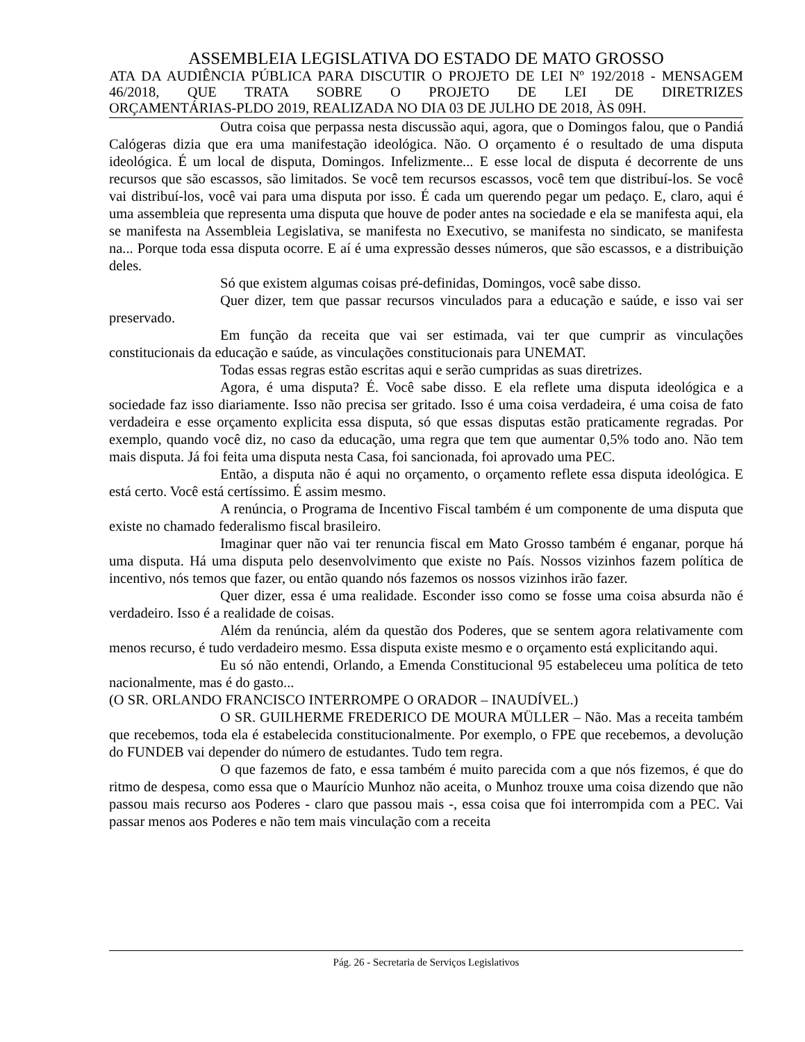ASSEMBLEIA LEGISLATIVA DO ESTADO DE MATO GROSSO
ATA DA AUDIÊNCIA PÚBLICA PARA DISCUTIR O PROJETO DE LEI Nº 192/2018 - MENSAGEM 46/2018, QUE TRATA SOBRE O PROJETO DE LEI DE DIRETRIZES
ORÇAMENTÁRIAS-PLDO 2019, REALIZADA NO DIA 03 DE JULHO DE 2018, ÀS 09H.
Outra coisa que perpassa nesta discussão aqui, agora, que o Domingos falou, que o Pandiá Calógeras dizia que era uma manifestação ideológica. Não. O orçamento é o resultado de uma disputa ideológica. É um local de disputa, Domingos. Infelizmente... E esse local de disputa é decorrente de uns recursos que são escassos, são limitados. Se você tem recursos escassos, você tem que distribuí-los. Se você vai distribuí-los, você vai para uma disputa por isso. É cada um querendo pegar um pedaço. E, claro, aqui é uma assembleia que representa uma disputa que houve de poder antes na sociedade e ela se manifesta aqui, ela se manifesta na Assembleia Legislativa, se manifesta no Executivo, se manifesta no sindicato, se manifesta na... Porque toda essa disputa ocorre. E aí é uma expressão desses números, que são escassos, e a distribuição deles.
Só que existem algumas coisas pré-definidas, Domingos, você sabe disso.
Quer dizer, tem que passar recursos vinculados para a educação e saúde, e isso vai ser preservado.
Em função da receita que vai ser estimada, vai ter que cumprir as vinculações constitucionais da educação e saúde, as vinculações constitucionais para UNEMAT.
Todas essas regras estão escritas aqui e serão cumpridas as suas diretrizes.
Agora, é uma disputa? É. Você sabe disso. E ela reflete uma disputa ideológica e a sociedade faz isso diariamente. Isso não precisa ser gritado. Isso é uma coisa verdadeira, é uma coisa de fato verdadeira e esse orçamento explicita essa disputa, só que essas disputas estão praticamente regradas. Por exemplo, quando você diz, no caso da educação, uma regra que tem que aumentar 0,5% todo ano. Não tem mais disputa. Já foi feita uma disputa nesta Casa, foi sancionada, foi aprovado uma PEC.
Então, a disputa não é aqui no orçamento, o orçamento reflete essa disputa ideológica. E está certo. Você está certíssimo. É assim mesmo.
A renúncia, o Programa de Incentivo Fiscal também é um componente de uma disputa que existe no chamado federalismo fiscal brasileiro.
Imaginar quer não vai ter renuncia fiscal em Mato Grosso também é enganar, porque há uma disputa. Há uma disputa pelo desenvolvimento que existe no País. Nossos vizinhos fazem política de incentivo, nós temos que fazer, ou então quando nós fazemos os nossos vizinhos irão fazer.
Quer dizer, essa é uma realidade. Esconder isso como se fosse uma coisa absurda não é verdadeiro. Isso é a realidade de coisas.
Além da renúncia, além da questão dos Poderes, que se sentem agora relativamente com menos recurso, é tudo verdadeiro mesmo. Essa disputa existe mesmo e o orçamento está explicitando aqui.
Eu só não entendi, Orlando, a Emenda Constitucional 95 estabeleceu uma política de teto nacionalmente, mas é do gasto...
(O SR. ORLANDO FRANCISCO INTERROMPE O ORADOR – INAUDÍVEL.)
O SR. GUILHERME FREDERICO DE MOURA MÜLLER – Não. Mas a receita também que recebemos, toda ela é estabelecida constitucionalmente. Por exemplo, o FPE que recebemos, a devolução do FUNDEB vai depender do número de estudantes. Tudo tem regra.
O que fazemos de fato, e essa também é muito parecida com a que nós fizemos, é que do ritmo de despesa, como essa que o Maurício Munhoz não aceita, o Munhoz trouxe uma coisa dizendo que não passou mais recurso aos Poderes - claro que passou mais -, essa coisa que foi interrompida com a PEC. Vai passar menos aos Poderes e não tem mais vinculação com a receita
Pág. 26 - Secretaria de Serviços Legislativos